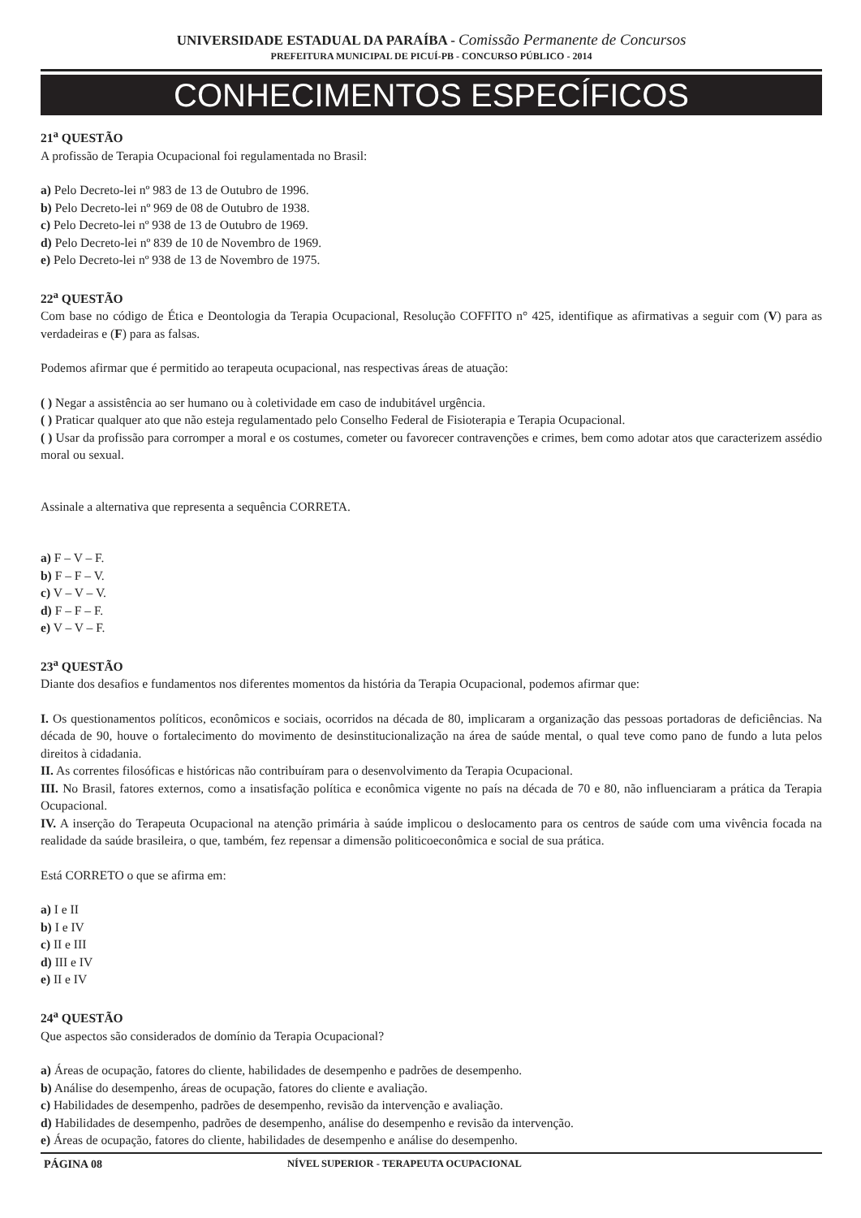UNIVERSIDADE ESTADUAL DA PARAÍBA - Comissão Permanente de Concursos
PREFEITURA MUNICIPAL DE PICUÍ-PB - CONCURSO PÚBLICO - 2014
CONHECIMENTOS ESPECÍFICOS
21<sup>a</sup> QUESTÃO
A profissão de Terapia Ocupacional foi regulamentada no Brasil:
a) Pelo Decreto-lei nº 983 de 13 de Outubro de 1996.
b) Pelo Decreto-lei nº 969 de 08 de Outubro de 1938.
c) Pelo Decreto-lei nº 938 de 13 de Outubro de 1969.
d) Pelo Decreto-lei nº 839 de 10 de Novembro de 1969.
e) Pelo Decreto-lei nº 938 de 13 de Novembro de 1975.
22<sup>a</sup> QUESTÃO
Com base no código de Ética e Deontologia da Terapia Ocupacional, Resolução COFFITO n° 425, identifique as afirmativas a seguir com (V) para as verdadeiras e (F) para as falsas.
Podemos afirmar que é permitido ao terapeuta ocupacional, nas respectivas áreas de atuação:
( ) Negar a assistência ao ser humano ou à coletividade em caso de indubitável urgência.
( ) Praticar qualquer ato que não esteja regulamentado pelo Conselho Federal de Fisioterapia e Terapia Ocupacional.
( ) Usar da profissão para corromper a moral e os costumes, cometer ou favorecer contravenções e crimes, bem como adotar atos que caracterizem assédio moral ou sexual.
Assinale a alternativa que representa a sequência CORRETA.
a) F – V – F.
b) F – F – V.
c) V – V – V.
d) F – F – F.
e) V – V – F.
23<sup>a</sup> QUESTÃO
Diante dos desafios e fundamentos nos diferentes momentos da história da Terapia Ocupacional, podemos afirmar que:
I. Os questionamentos políticos, econômicos e sociais, ocorridos na década de 80, implicaram a organização das pessoas portadoras de deficiências. Na década de 90, houve o fortalecimento do movimento de desinstitucionalização na área de saúde mental, o qual teve como pano de fundo a luta pelos direitos à cidadania.
II. As correntes filosóficas e históricas não contribuíram para o desenvolvimento da Terapia Ocupacional.
III. No Brasil, fatores externos, como a insatisfação política e econômica vigente no país na década de 70 e 80, não influenciaram a prática da Terapia Ocupacional.
IV. A inserção do Terapeuta Ocupacional na atenção primária à saúde implicou o deslocamento para os centros de saúde com uma vivência focada na realidade da saúde brasileira, o que, também, fez repensar a dimensão politicoeconômica e social de sua prática.
Está CORRETO o que se afirma em:
a) I e II
b) I e IV
c) II e III
d) III e IV
e) II e IV
24<sup>a</sup> QUESTÃO
Que aspectos são considerados de domínio da Terapia Ocupacional?
a) Áreas de ocupação, fatores do cliente, habilidades de desempenho e padrões de desempenho.
b) Análise do desempenho, áreas de ocupação, fatores do cliente e avaliação.
c) Habilidades de desempenho, padrões de desempenho, revisão da intervenção e avaliação.
d) Habilidades de desempenho, padrões de desempenho, análise do desempenho e revisão da intervenção.
e) Áreas de ocupação, fatores do cliente, habilidades de desempenho e análise do desempenho.
PÁGINA 08 NÍVEL SUPERIOR - TERAPEUTA OCUPACIONAL